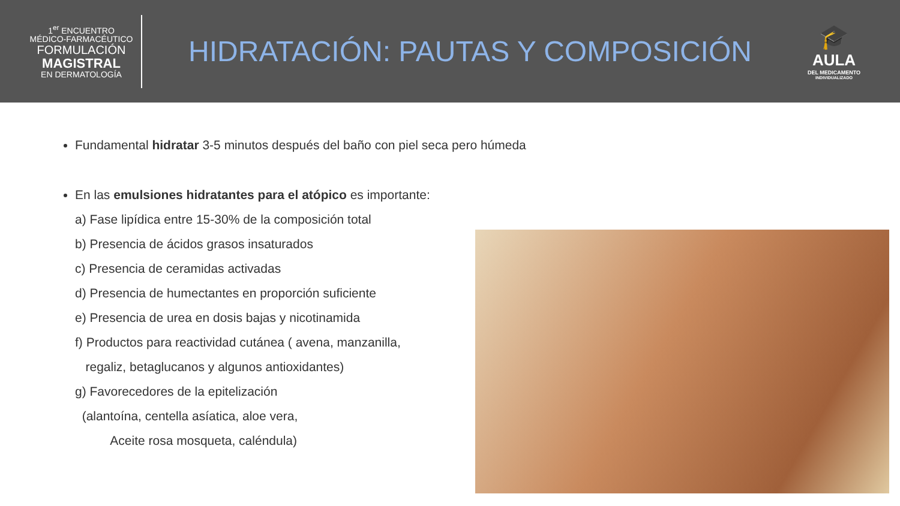1<sup>er</sup> ENCUENTRO
MÉDICO-FARMACÉUTICO
FORMULACIÓN
MAGISTRAL
EN DERMATOLOGÍA
HIDRATACIÓN: PAUTAS Y COMPOSICIÓN
🎓
AULA
DEL MEDICAMENTO
INDIVIDUALIZADO
Fundamental hidratar 3-5 minutos después del baño con piel seca pero húmeda
En las emulsiones hidratantes para el atópico es importante:
a) Fase lipídica entre 15-30% de la composición total
b) Presencia de ácidos grasos insaturados
c) Presencia de ceramidas activadas
d) Presencia de humectantes en proporción suficiente
e) Presencia de urea en dosis bajas y nicotinamida
f) Productos para reactividad cutánea ( avena, manzanilla,
regaliz, betaglucanos y algunos antioxidantes)
g) Favorecedores de la epitelización
(alantoína, centella asíatica, aloe vera,
Aceite rosa mosqueta, caléndula)